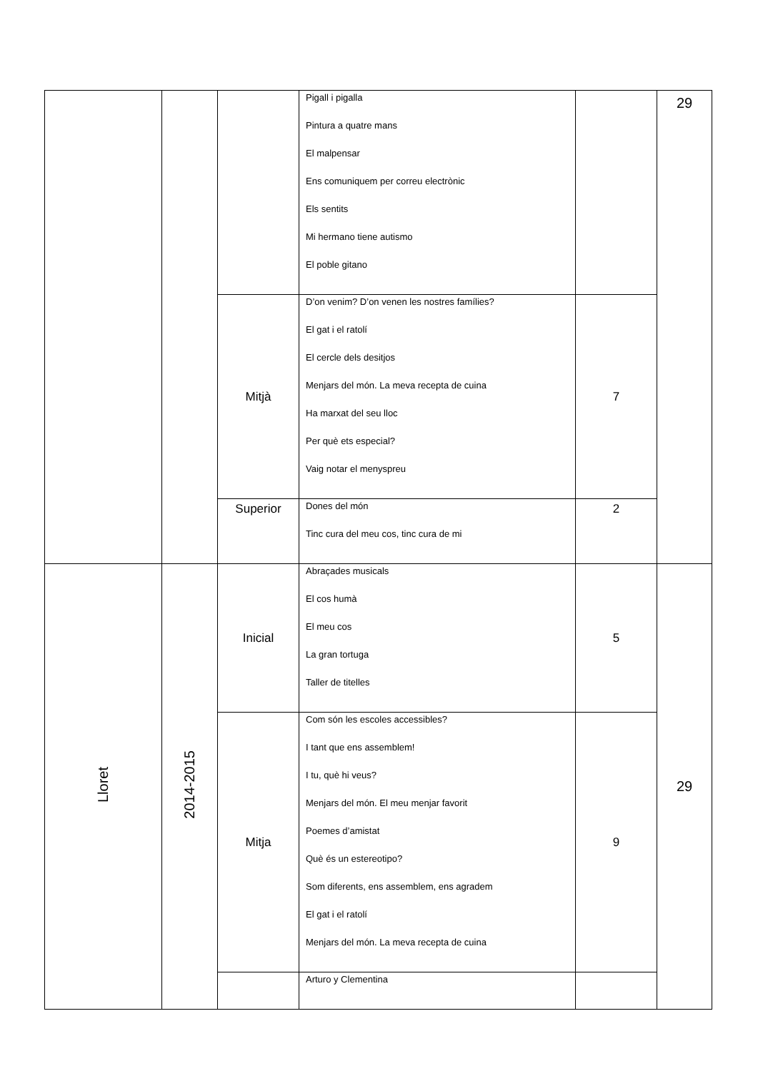| | | | Pigall i pigalla Pintura a quatre mans El malpensar Ens comuniquem per correu electrònic Els sentits Mi hermano tiene autismo El poble gitano | | 29 |
| | | Mitjà | D’on venim? D’on venen les nostres famílies? El gat i el ratolí El cercle dels desitjos Menjars del món. La meva recepta de cuina Ha marxat del seu lloc Per què ets especial? Vaig notar el menyspreu | 7 | |
| | | Superior | Dones del món Tinc cura del meu cos, tinc cura de mi | 2 | |
| Lloret | 2014-2015 | Inicial | Abraçades musicals El cos humà El meu cos La gran tortuga Taller de titelles | 5 | 29 |
| | | Mitja | Com són les escoles accessibles? I tant que ens assemblem! I tu, què hi veus? Menjars del món. El meu menjar favorit Poemes d’amistat Què és un estereotipo? Som diferents, ens assemblem, ens agradem El gat i el ratolí Menjars del món. La meva recepta de cuina | 9 | |
| | | | Arturo y Clementina | | |